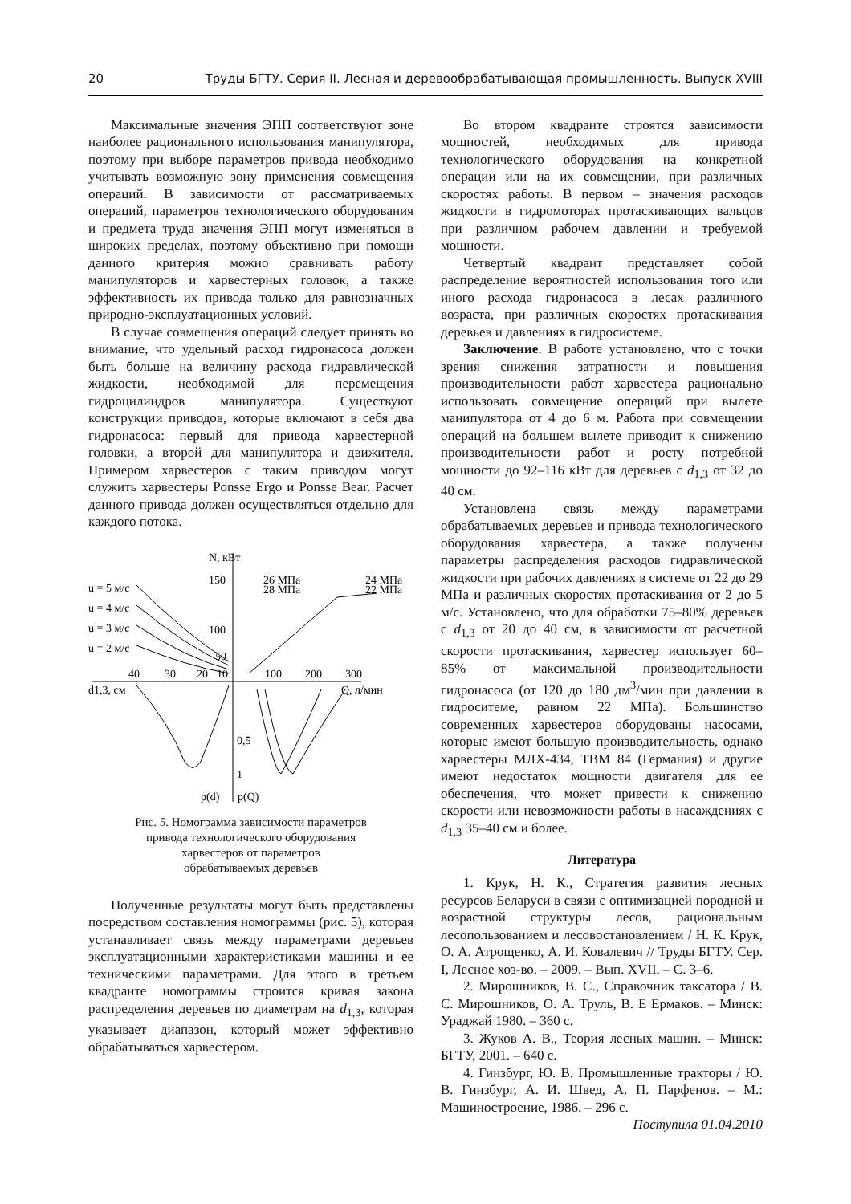20 Труды БГТУ. Серия II. Лесная и деревообрабатывающая промышленность. Выпуск XVIII
Максимальные значения ЭПП соответствуют зоне наиболее рационального использования манипулятора, поэтому при выборе параметров привода необходимо учитывать возможную зону применения совмещения операций. В зависимости от рассматриваемых операций, параметров технологического оборудования и предмета труда значения ЭПП могут изменяться в широких пределах, поэтому объективно при помощи данного критерия можно сравнивать работу манипуляторов и харвестерных головок, а также эффективность их привода только для равнозначных природно-эксплуатационных условий.
В случае совмещения операций следует принять во внимание, что удельный расход гидронасоса должен быть больше на величину расхода гидравлической жидкости, необходимой для перемещения гидроцилиндров манипулятора. Существуют конструкции приводов, которые включают в себя два гидронасоса: первый для привода харвестерной головки, а второй для манипулятора и движителя. Примером харвестеров с таким приводом могут служить харвестеры Ponsse Ergo и Ponsse Bear. Расчет данного привода должен осуществляться отдельно для каждого потока.
N, кВт
150
100
50
u = 5 м/с
u = 4 м/с
u = 3 м/с
u = 2 м/с
26 МПа
28 МПа
24 МПа
22 МПа
40
30
20
10
100
200
300
d1,3, см
Q, л/мин
0,5
1
p(d)
p(Q)
Рис. 5. Номограмма зависимости параметров
привода технологического оборудования
харвестеров от параметров
обрабатываемых деревьев
Полученные результаты могут быть представлены посредством составления номограммы (рис. 5), которая устанавливает связь между параметрами деревьев эксплуатационными характеристиками машины и ее техническими параметрами. Для этого в третьем квадранте номограммы строится кривая закона распределения деревьев по диаметрам на d<sub>1,3</sub>, которая указывает диапазон, который может эффективно обрабатываться харвестером.
Во втором квадранте строятся зависимости мощностей, необходимых для привода технологического оборудования на конкретной операции или на их совмещении, при различных скоростях работы. В первом – значения расходов жидкости в гидромоторах протаскивающих вальцов при различном рабочем давлении и требуемой мощности.
Четвертый квадрант представляет собой распределение вероятностей использования того или иного расхода гидронасоса в лесах различного возраста, при различных скоростях протаскивания деревьев и давлениях в гидросистеме.
Заключение. В работе установлено, что с точки зрения снижения затратности и повышения производительности работ харвестера рационально использовать совмещение операций при вылете манипулятора от 4 до 6 м. Работа при совмещении операций на большем вылете приводит к снижению производительности работ и росту потребной мощности до 92–116 кВт для деревьев с d<sub>1,3</sub> от 32 до 40 см.
Установлена связь между параметрами обрабатываемых деревьев и привода технологического оборудования харвестера, а также получены параметры распределения расходов гидравлической жидкости при рабочих давлениях в системе от 22 до 29 МПа и различных скоростях протаскивания от 2 до 5 м/с. Установлено, что для обработки 75–80% деревьев с d<sub>1,3</sub> от 20 до 40 см, в зависимости от расчетной скорости протаскивания, харвестер использует 60–85% от максимальной производительности гидронасоса (от 120 до 180 дм<sup>3</sup>/мин при давлении в гидроситеме, равном 22 МПа). Большинство современных харвестеров оборудованы насосами, которые имеют большую производительность, однако харвестеры МЛХ-434, ТВМ 84 (Германия) и другие имеют недостаток мощности двигателя для ее обеспечения, что может привести к снижению скорости или невозможности работы в насаждениях с d<sub>1,3</sub> 35–40 см и более.
Литература
1. Крук, Н. К., Стратегия развития лесных ресурсов Беларуси в связи с оптимизацией породной и возрастной структуры лесов, рациональным лесопользованием и лесовостановлением / Н. К. Крук, О. А. Атрощенко, А. И. Ковалевич // Труды БГТУ. Сер. I, Лесное хоз-во. – 2009. – Вып. XVII. – С. 3–6.
2. Мирошников, В. С., Справочник таксатора / В. С. Мирошников, О. А. Труль, В. Е Ермаков. – Минск: Ураджай 1980. – 360 с.
3. Жуков А. В., Теория лесных машин. – Минск: БГТУ, 2001. – 640 с.
4. Гинзбург, Ю. В. Промышленные тракторы / Ю. В. Гинзбург, А. И. Швед, А. П. Парфенов. – М.: Машиностроение, 1986. – 296 с.
Поступила 01.04.2010